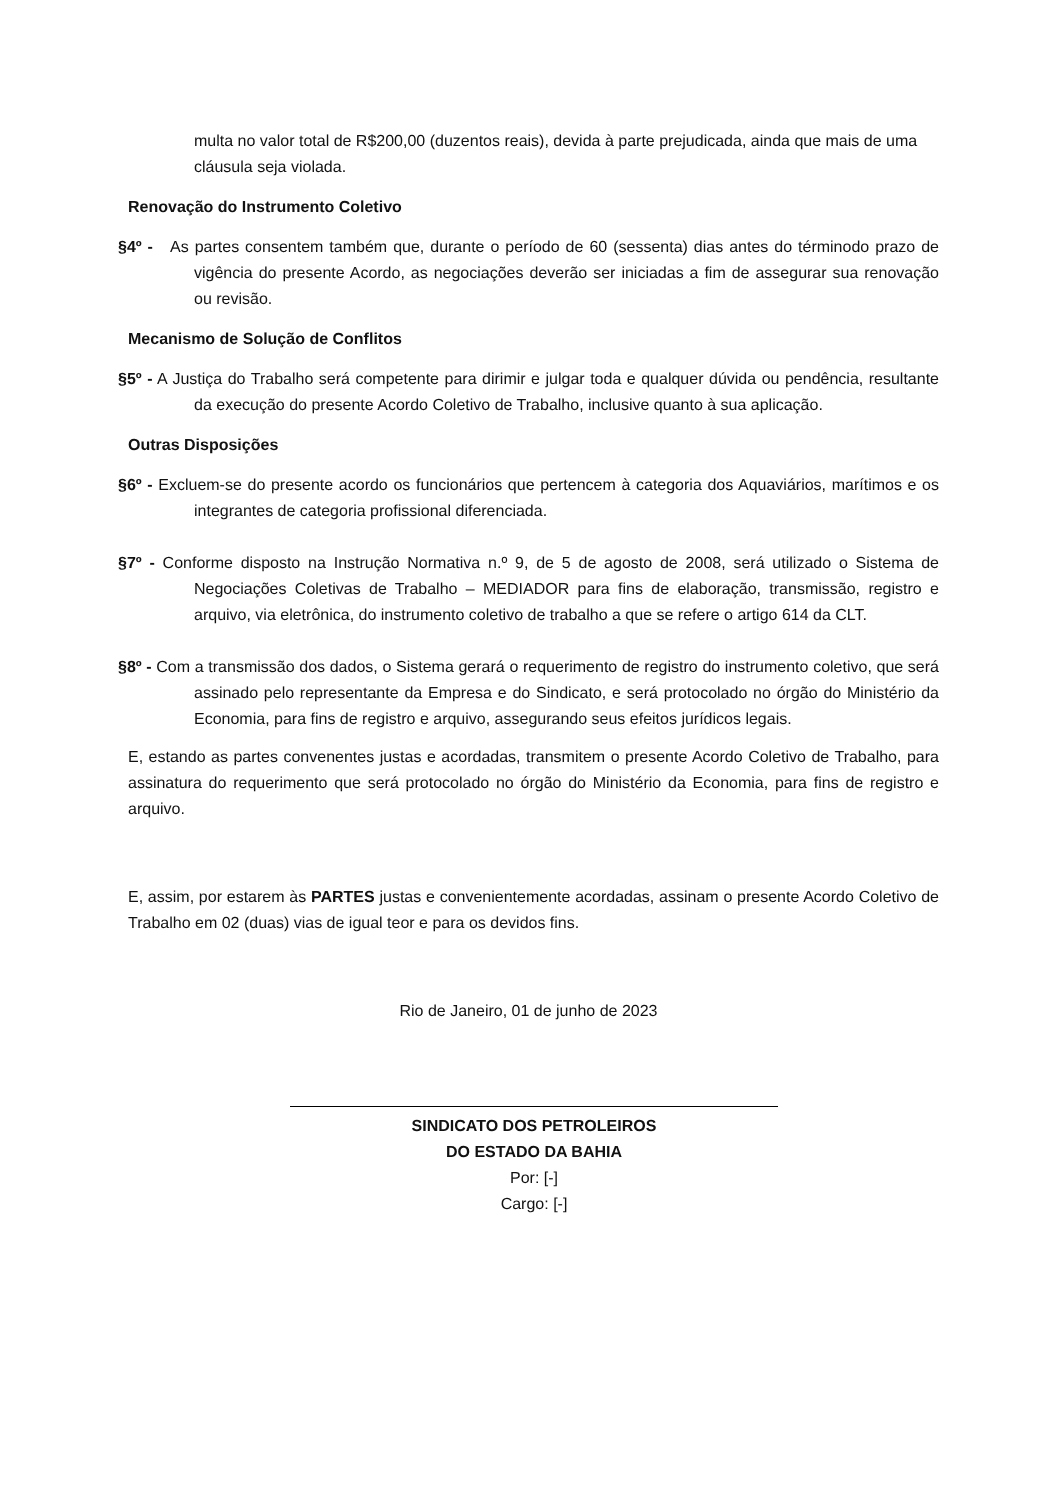multa no valor total de R$200,00 (duzentos reais), devida à parte prejudicada, ainda que mais de uma cláusula seja violada.
Renovação do Instrumento Coletivo
§4º - As partes consentem também que, durante o período de 60 (sessenta) dias antes do términodo prazo de vigência do presente Acordo, as negociações deverão ser iniciadas a fim de assegurar sua renovação ou revisão.
Mecanismo de Solução de Conflitos
§5º - A Justiça do Trabalho será competente para dirimir e julgar toda e qualquer dúvida ou pendência, resultante da execução do presente Acordo Coletivo de Trabalho, inclusive quanto à sua aplicação.
Outras Disposições
§6º - Excluem-se do presente acordo os funcionários que pertencem à categoria dos Aquaviários, marítimos e os integrantes de categoria profissional diferenciada.
§7º - Conforme disposto na Instrução Normativa n.º 9, de 5 de agosto de 2008, será utilizado o Sistema de Negociações Coletivas de Trabalho – MEDIADOR para fins de elaboração, transmissão, registro e arquivo, via eletrônica, do instrumento coletivo de trabalho a que se refere o artigo 614 da CLT.
§8º - Com a transmissão dos dados, o Sistema gerará o requerimento de registro do instrumento coletivo, que será assinado pelo representante da Empresa e do Sindicato, e será protocolado no órgão do Ministério da Economia, para fins de registro e arquivo, assegurando seus efeitos jurídicos legais.
E, estando as partes convenentes justas e acordadas, transmitem o presente Acordo Coletivo de Trabalho, para assinatura do requerimento que será protocolado no órgão do Ministério da Economia, para fins de registro e arquivo.
E, assim, por estarem às PARTES justas e convenientemente acordadas, assinam o presente Acordo Coletivo de Trabalho em 02 (duas) vias de igual teor e para os devidos fins.
Rio de Janeiro, 01 de junho de 2023
SINDICATO DOS PETROLEIROS
DO ESTADO DA BAHIA
Por: [-]
Cargo: [-]